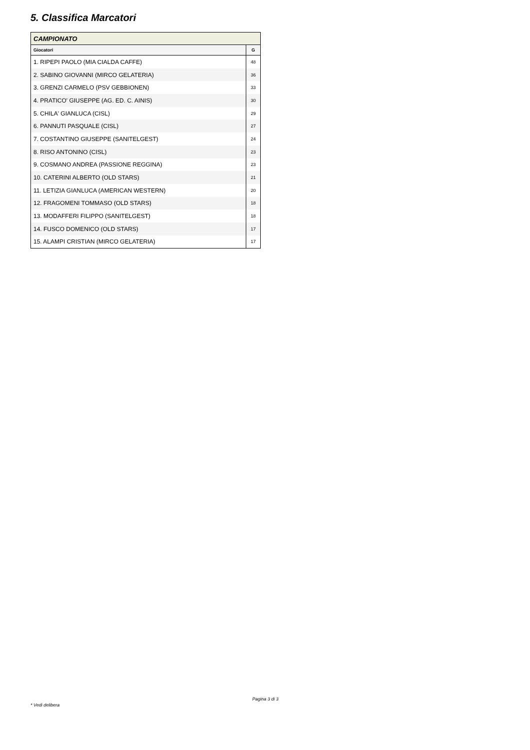5. Classifica Marcatori
| CAMPIONATO | |
| --- | --- |
| Giocatori | G |
| 1. RIPEPI PAOLO (MIA CIALDA CAFFE) | 48 |
| 2. SABINO GIOVANNI (MIRCO GELATERIA) | 36 |
| 3. GRENZI CARMELO (PSV GEBBIONEN) | 33 |
| 4. PRATICO' GIUSEPPE (AG. ED. C. AINIS) | 30 |
| 5. CHILA' GIANLUCA (CISL) | 29 |
| 6. PANNUTI PASQUALE (CISL) | 27 |
| 7. COSTANTINO GIUSEPPE (SANITELGEST) | 24 |
| 8. RISO ANTONINO (CISL) | 23 |
| 9. COSMANO ANDREA (PASSIONE REGGINA) | 23 |
| 10. CATERINI ALBERTO (OLD STARS) | 21 |
| 11. LETIZIA GIANLUCA (AMERICAN WESTERN) | 20 |
| 12. FRAGOMENI TOMMASO (OLD STARS) | 18 |
| 13. MODAFFERI FILIPPO (SANITELGEST) | 18 |
| 14. FUSCO DOMENICO (OLD STARS) | 17 |
| 15. ALAMPI CRISTIAN (MIRCO GELATERIA) | 17 |
Pagina 3 di 3
* Vedi delibera